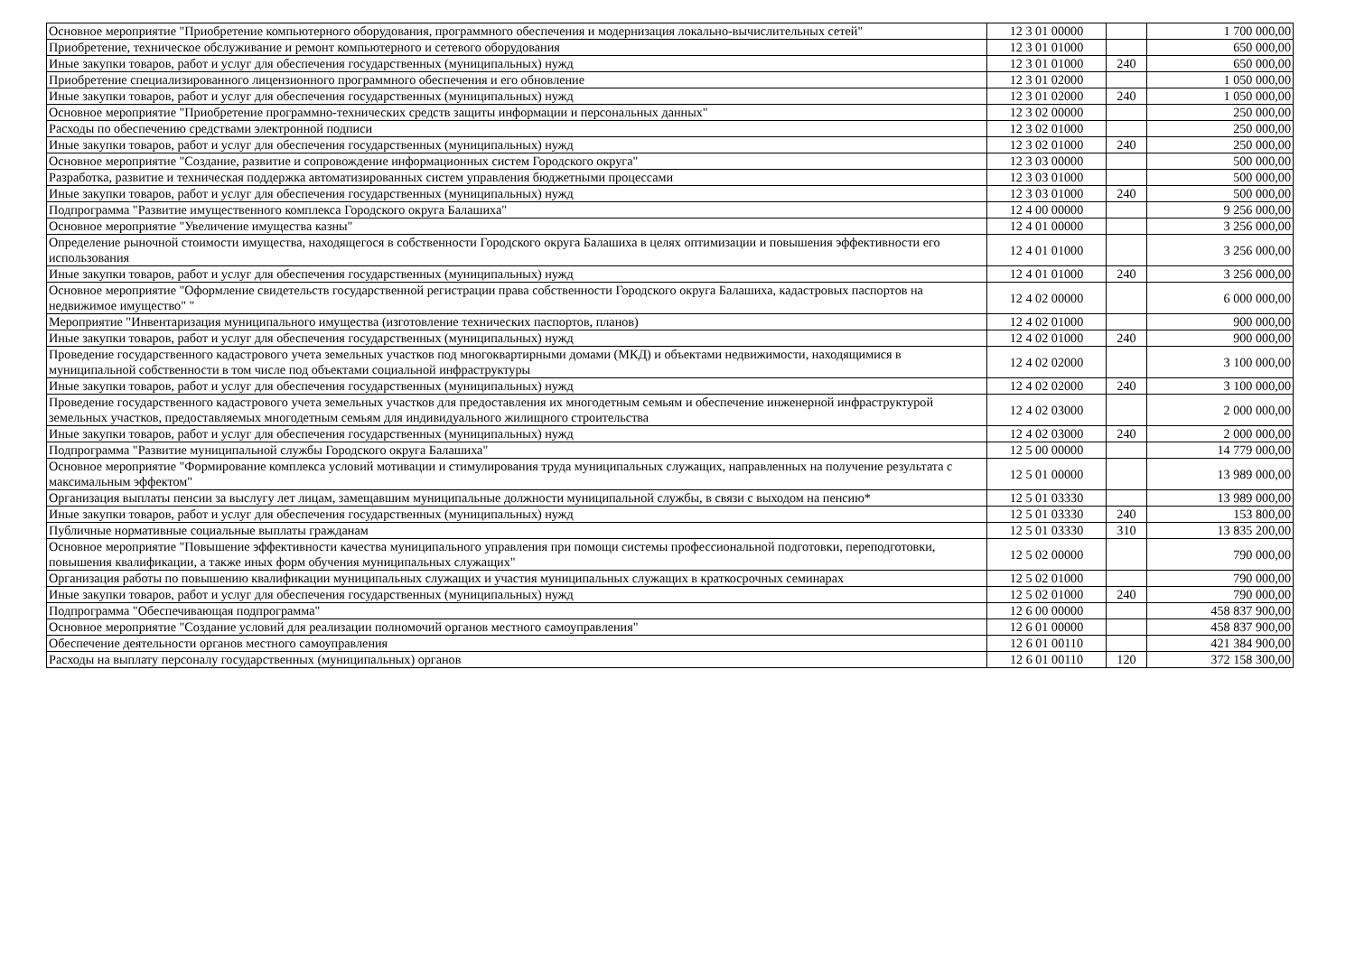| Основное мероприятие "Приобретение компьютерного оборудования, программного обеспечения и модернизация локально-вычислительных сетей" | 12 3 01 00000 | | 1 700 000,00 |
| Приобретение, техническое обслуживание и ремонт компьютерного и сетевого оборудования | 12 3 01 01000 | | 650 000,00 |
| Иные закупки товаров, работ и услуг для обеспечения государственных (муниципальных) нужд | 12 3 01 01000 | 240 | 650 000,00 |
| Приобретение специализированного лицензионного программного обеспечения и его обновление | 12 3 01 02000 | | 1 050 000,00 |
| Иные закупки товаров, работ и услуг для обеспечения государственных (муниципальных) нужд | 12 3 01 02000 | 240 | 1 050 000,00 |
| Основное мероприятие "Приобретение программно-технических средств защиты информации и персональных данных" | 12 3 02 00000 | | 250 000,00 |
| Расходы по обеспечению средствами электронной подписи | 12 3 02 01000 | | 250 000,00 |
| Иные закупки товаров, работ и услуг для обеспечения государственных (муниципальных) нужд | 12 3 02 01000 | 240 | 250 000,00 |
| Основное мероприятие "Создание, развитие и сопровождение информационных систем Городского округа" | 12 3 03 00000 | | 500 000,00 |
| Разработка, развитие и техническая поддержка автоматизированных систем управления бюджетными процессами | 12 3 03 01000 | | 500 000,00 |
| Иные закупки товаров, работ и услуг для обеспечения государственных (муниципальных) нужд | 12 3 03 01000 | 240 | 500 000,00 |
| Подпрограмма "Развитие имущественного комплекса Городского округа Балашиха" | 12 4 00 00000 | | 9 256 000,00 |
| Основное мероприятие "Увеличение имущества казны" | 12 4 01 00000 | | 3 256 000,00 |
| Определение рыночной стоимости имущества, находящегося в собственности Городского округа Балашиха в целях оптимизации и повышения эффективности его использования | 12 4 01 01000 | | 3 256 000,00 |
| Иные закупки товаров, работ и услуг для обеспечения государственных (муниципальных) нужд | 12 4 01 01000 | 240 | 3 256 000,00 |
| Основное мероприятие "Оформление свидетельств государственной регистрации права собственности Городского округа Балашиха, кадастровых паспортов на недвижимое имущество" " | 12 4 02 00000 | | 6 000 000,00 |
| Мероприятие "Инвентаризация муниципального имущества (изготовление технических паспортов, планов) | 12 4 02 01000 | | 900 000,00 |
| Иные закупки товаров, работ и услуг для обеспечения государственных (муниципальных) нужд | 12 4 02 01000 | 240 | 900 000,00 |
| Проведение государственного кадастрового учета земельных участков под многоквартирными домами (МКД) и объектами недвижимости, находящимися в муниципальной собственности в том числе под объектами социальной инфраструктуры | 12 4 02 02000 | | 3 100 000,00 |
| Иные закупки товаров, работ и услуг для обеспечения государственных (муниципальных) нужд | 12 4 02 02000 | 240 | 3 100 000,00 |
| Проведение государственного кадастрового учета земельных участков для предоставления их многодетным семьям и обеспечение инженерной инфраструктурой земельных участков, предоставляемых многодетным семьям для индивидуального жилищного строительства | 12 4 02 03000 | | 2 000 000,00 |
| Иные закупки товаров, работ и услуг для обеспечения государственных (муниципальных) нужд | 12 4 02 03000 | 240 | 2 000 000,00 |
| Подпрограмма "Развитие муниципальной службы Городского округа Балашиха" | 12 5 00 00000 | | 14 779 000,00 |
| Основное мероприятие "Формирование комплекса условий мотивации и стимулирования труда муниципальных служащих, направленных на получение результата с максимальным эффектом" | 12 5 01 00000 | | 13 989 000,00 |
| Организация выплаты пенсии за выслугу лет лицам, замещавшим муниципальные должности муниципальной службы, в связи с выходом на пенсию* | 12 5 01 03330 | | 13 989 000,00 |
| Иные закупки товаров, работ и услуг для обеспечения государственных (муниципальных) нужд | 12 5 01 03330 | 240 | 153 800,00 |
| Публичные нормативные социальные выплаты гражданам | 12 5 01 03330 | 310 | 13 835 200,00 |
| Основное мероприятие "Повышение эффективности качества муниципального управления при помощи системы профессиональной подготовки, переподготовки, повышения квалификации, а также иных форм обучения муниципальных служащих" | 12 5 02 00000 | | 790 000,00 |
| Организация работы по повышению квалификации муниципальных служащих и участия муниципальных служащих в краткосрочных семинарах | 12 5 02 01000 | | 790 000,00 |
| Иные закупки товаров, работ и услуг для обеспечения государственных (муниципальных) нужд | 12 5 02 01000 | 240 | 790 000,00 |
| Подпрограмма "Обеспечивающая подпрограмма" | 12 6 00 00000 | | 458 837 900,00 |
| Основное мероприятие "Создание условий для реализации полномочий органов местного самоуправления" | 12 6 01 00000 | | 458 837 900,00 |
| Обеспечение деятельности органов местного самоуправления | 12 6 01 00110 | | 421 384 900,00 |
| Расходы на выплату персоналу государственных (муниципальных) органов | 12 6 01 00110 | 120 | 372 158 300,00 |